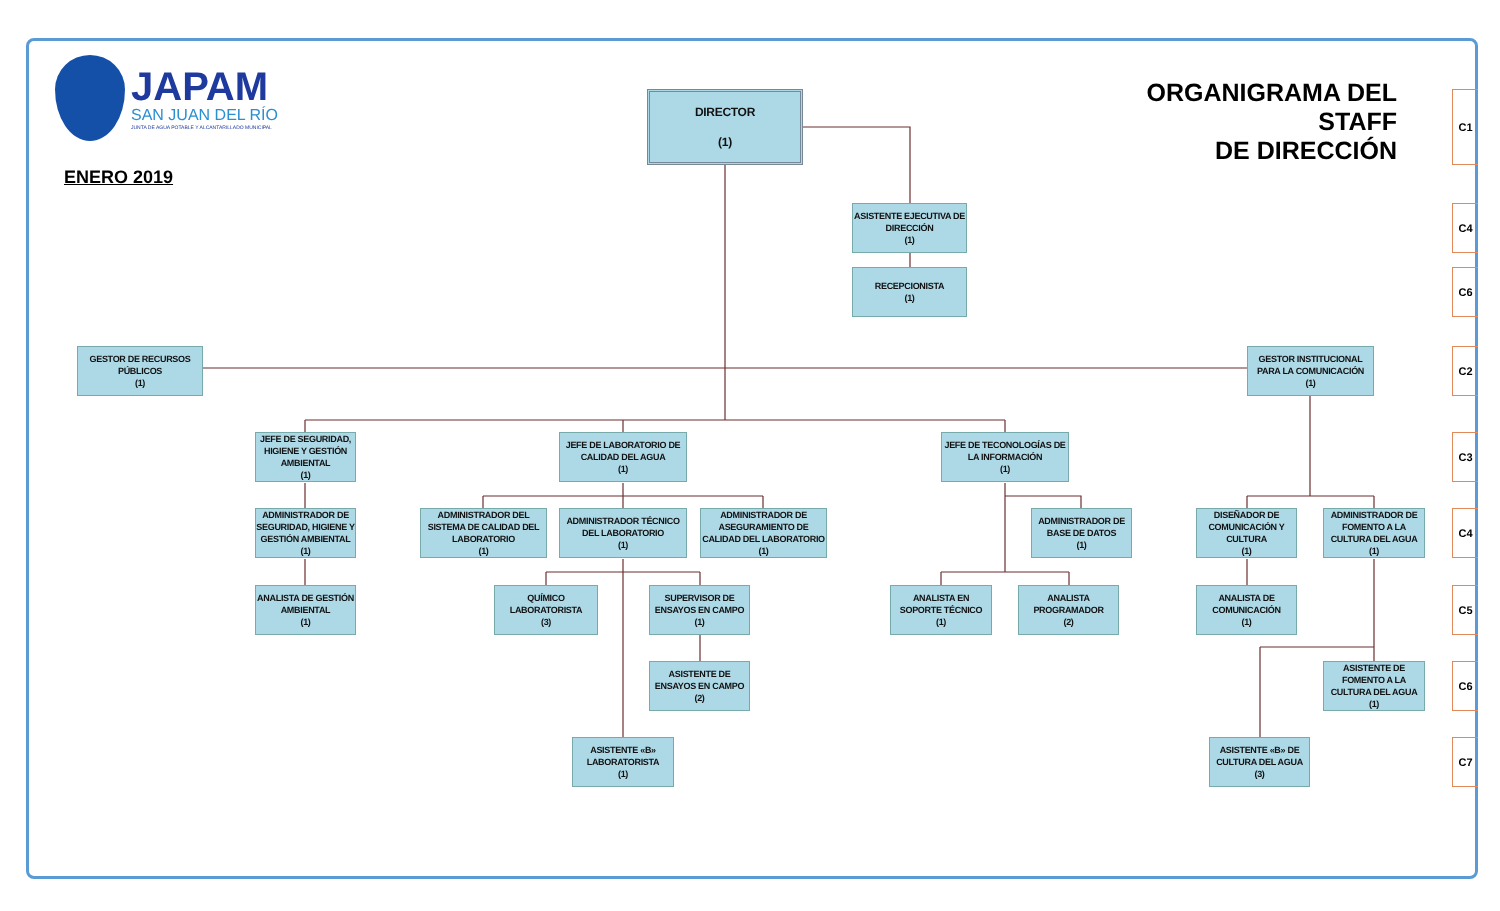JAPAM
SAN JUAN DEL RÍO
JUNTA DE AGUA POTABLE Y ALCANTARILLADO MUNICIPAL
ENERO 2019
DIRECTOR
(1)
ORGANIGRAMA DEL STAFF
DE DIRECCIÓN
C1
ASISTENTE EJECUTIVA DE DIRECCIÓN
(1)
C4
RECEPCIONISTA
(1)
C6
GESTOR DE RECURSOS PÚBLICOS
(1)
GESTOR INSTITUCIONAL PARA LA COMUNICACIÓN
(1)
C2
JEFE DE SEGURIDAD, HIGIENE Y GESTIÓN AMBIENTAL
(1)
JEFE DE LABORATORIO DE CALIDAD DEL AGUA
(1)
JEFE DE TECONOLOGÍAS DE LA INFORMACIÓN
(1)
C3
ADMINISTRADOR DE SEGURIDAD, HIGIENE Y GESTIÓN AMBIENTAL
(1)
ADMINISTRADOR DEL SISTEMA DE CALIDAD DEL LABORATORIO
(1)
ADMINISTRADOR TÉCNICO DEL LABORATORIO
(1)
ADMINISTRADOR DE ASEGURAMIENTO DE CALIDAD DEL LABORATORIO
(1)
ADMINISTRADOR DE BASE DE DATOS
(1)
DISEÑADOR DE COMUNICACIÓN Y CULTURA
(1)
ADMINISTRADOR DE FOMENTO A LA CULTURA DEL AGUA
(1)
C4
ANALISTA DE GESTIÓN AMBIENTAL
(1)
QUÍMICO LABORATORISTA
(3)
SUPERVISOR DE ENSAYOS EN CAMPO
(1)
ANALISTA EN SOPORTE TÉCNICO
(1)
ANALISTA PROGRAMADOR
(2)
ANALISTA DE COMUNICACIÓN
(1)
C5
ASISTENTE DE ENSAYOS EN CAMPO
(2)
ASISTENTE DE FOMENTO A LA CULTURA DEL AGUA
(1)
C6
ASISTENTE «B» LABORATORISTA
(1)
ASISTENTE «B» DE CULTURA DEL AGUA
(3)
C7